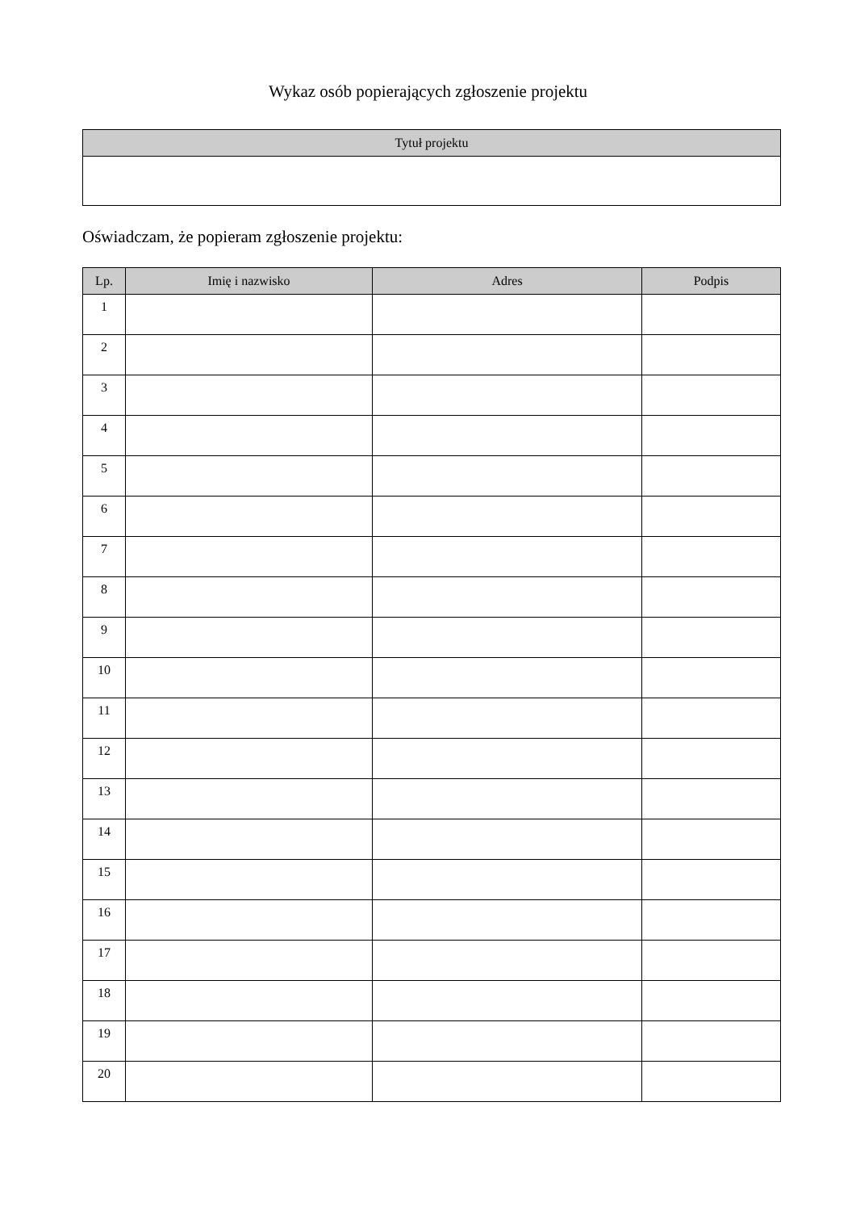Wykaz osób popierających zgłoszenie projektu
| Tytuł projektu |
| --- |
Oświadczam, że popieram zgłoszenie projektu:
| Lp. | Imię i nazwisko | Adres | Podpis |
| --- | --- | --- | --- |
| 1 | | | |
| 2 | | | |
| 3 | | | |
| 4 | | | |
| 5 | | | |
| 6 | | | |
| 7 | | | |
| 8 | | | |
| 9 | | | |
| 10 | | | |
| 11 | | | |
| 12 | | | |
| 13 | | | |
| 14 | | | |
| 15 | | | |
| 16 | | | |
| 17 | | | |
| 18 | | | |
| 19 | | | |
| 20 | | | |